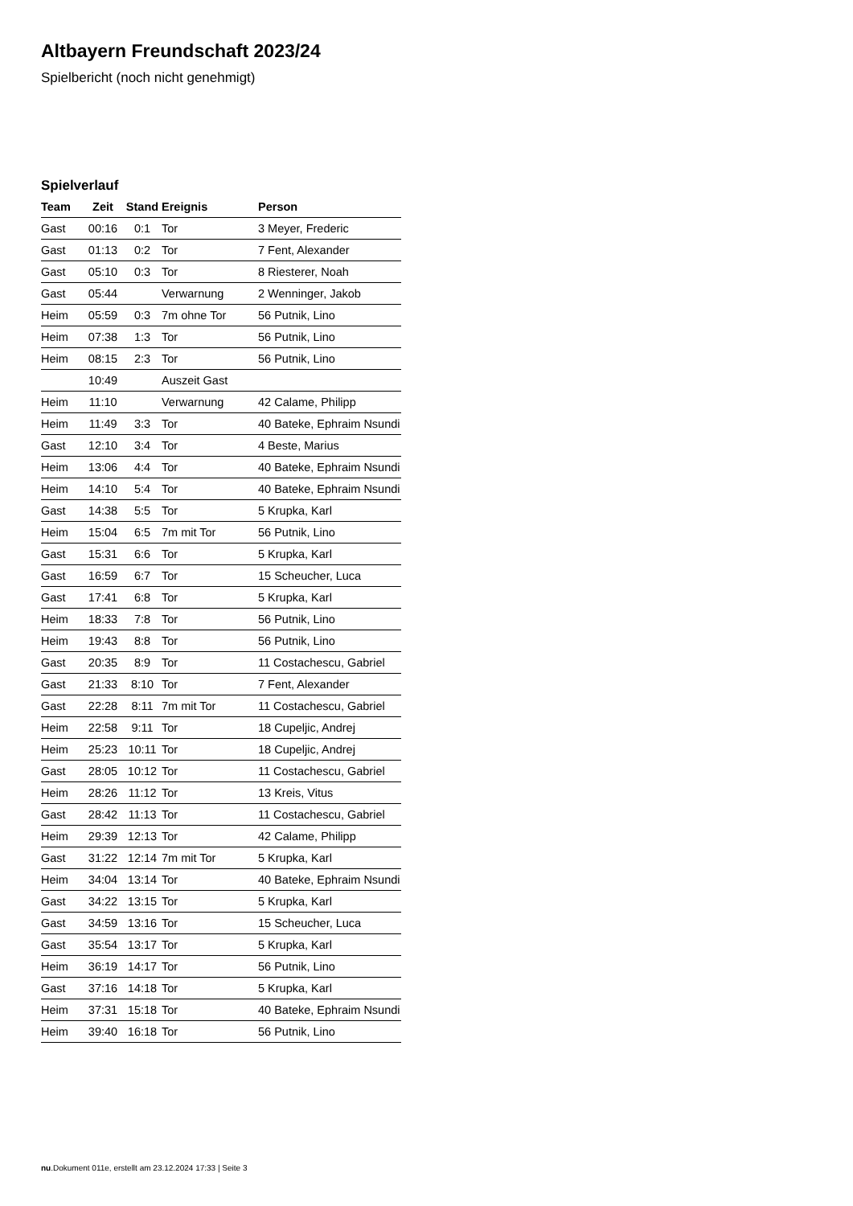Altbayern Freundschaft 2023/24
Spielbericht (noch nicht genehmigt)
Spielverlauf
| Team | Zeit | Stand | Ereignis | Person |
| --- | --- | --- | --- | --- |
| Gast | 00:16 | 0:1 | Tor | 3 Meyer, Frederic |
| Gast | 01:13 | 0:2 | Tor | 7 Fent, Alexander |
| Gast | 05:10 | 0:3 | Tor | 8 Riesterer, Noah |
| Gast | 05:44 | | Verwarnung | 2 Wenninger, Jakob |
| Heim | 05:59 | 0:3 | 7m ohne Tor | 56 Putnik, Lino |
| Heim | 07:38 | 1:3 | Tor | 56 Putnik, Lino |
| Heim | 08:15 | 2:3 | Tor | 56 Putnik, Lino |
| | 10:49 | | Auszeit Gast | |
| Heim | 11:10 | | Verwarnung | 42 Calame, Philipp |
| Heim | 11:49 | 3:3 | Tor | 40 Bateke, Ephraim Nsundi |
| Gast | 12:10 | 3:4 | Tor | 4 Beste, Marius |
| Heim | 13:06 | 4:4 | Tor | 40 Bateke, Ephraim Nsundi |
| Heim | 14:10 | 5:4 | Tor | 40 Bateke, Ephraim Nsundi |
| Gast | 14:38 | 5:5 | Tor | 5 Krupka, Karl |
| Heim | 15:04 | 6:5 | 7m mit Tor | 56 Putnik, Lino |
| Gast | 15:31 | 6:6 | Tor | 5 Krupka, Karl |
| Gast | 16:59 | 6:7 | Tor | 15 Scheucher, Luca |
| Gast | 17:41 | 6:8 | Tor | 5 Krupka, Karl |
| Heim | 18:33 | 7:8 | Tor | 56 Putnik, Lino |
| Heim | 19:43 | 8:8 | Tor | 56 Putnik, Lino |
| Gast | 20:35 | 8:9 | Tor | 11 Costachescu, Gabriel |
| Gast | 21:33 | 8:10 | Tor | 7 Fent, Alexander |
| Gast | 22:28 | 8:11 | 7m mit Tor | 11 Costachescu, Gabriel |
| Heim | 22:58 | 9:11 | Tor | 18 Cupeljic, Andrej |
| Heim | 25:23 | 10:11 | Tor | 18 Cupeljic, Andrej |
| Gast | 28:05 | 10:12 | Tor | 11 Costachescu, Gabriel |
| Heim | 28:26 | 11:12 | Tor | 13 Kreis, Vitus |
| Gast | 28:42 | 11:13 | Tor | 11 Costachescu, Gabriel |
| Heim | 29:39 | 12:13 | Tor | 42 Calame, Philipp |
| Gast | 31:22 | 12:14 | 7m mit Tor | 5 Krupka, Karl |
| Heim | 34:04 | 13:14 | Tor | 40 Bateke, Ephraim Nsundi |
| Gast | 34:22 | 13:15 | Tor | 5 Krupka, Karl |
| Gast | 34:59 | 13:16 | Tor | 15 Scheucher, Luca |
| Gast | 35:54 | 13:17 | Tor | 5 Krupka, Karl |
| Heim | 36:19 | 14:17 | Tor | 56 Putnik, Lino |
| Gast | 37:16 | 14:18 | Tor | 5 Krupka, Karl |
| Heim | 37:31 | 15:18 | Tor | 40 Bateke, Ephraim Nsundi |
| Heim | 39:40 | 16:18 | Tor | 56 Putnik, Lino |
nu.Dokument 011e, erstellt am 23.12.2024 17:33 | Seite 3